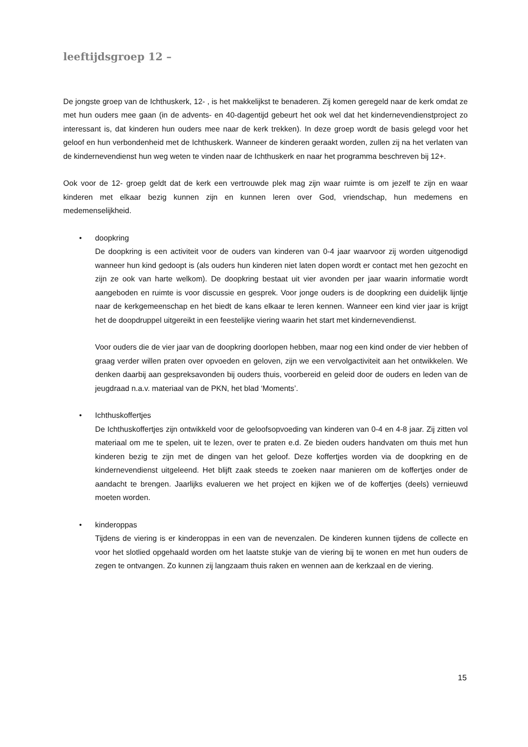leeftijdsgroep 12 –
De jongste groep van de Ichthuskerk, 12- , is het makkelijkst te benaderen. Zij komen geregeld naar de kerk omdat ze met hun ouders mee gaan (in de advents- en 40-dagentijd gebeurt het ook wel dat het kindernevendienstproject zo interessant is, dat kinderen hun ouders mee naar de kerk trekken). In deze groep wordt de basis gelegd voor het geloof en hun verbondenheid met de Ichthuskerk. Wanneer de kinderen geraakt worden, zullen zij na het verlaten van de kindernevendienst hun weg weten te vinden naar de Ichthuskerk en naar het programma beschreven bij 12+.
Ook voor de 12- groep geldt dat de kerk een vertrouwde plek mag zijn waar ruimte is om jezelf te zijn en waar kinderen met elkaar bezig kunnen zijn en kunnen leren over God, vriendschap, hun medemens en medemenselijkheid.
• doopkring
De doopkring is een activiteit voor de ouders van kinderen van 0-4 jaar waarvoor zij worden uitgenodigd wanneer hun kind gedoopt is (als ouders hun kinderen niet laten dopen wordt er contact met hen gezocht en zijn ze ook van harte welkom). De doopkring bestaat uit vier avonden per jaar waarin informatie wordt aangeboden en ruimte is voor discussie en gesprek. Voor jonge ouders is de doopkring een duidelijk lijntje naar de kerkgemeenschap en het biedt de kans elkaar te leren kennen. Wanneer een kind vier jaar is krijgt het de doopdruppel uitgereikt in een feestelijke viering waarin het start met kindernevendienst.
Voor ouders die de vier jaar van de doopkring doorlopen hebben, maar nog een kind onder de vier hebben of graag verder willen praten over opvoeden en geloven, zijn we een vervolgactiviteit aan het ontwikkelen. We denken daarbij aan gespreksavonden bij ouders thuis, voorbereid en geleid door de ouders en leden van de jeugdraad n.a.v. materiaal van de PKN, het blad ‘Moments’.
• Ichthuskoffertjes
De Ichthuskoffertjes zijn ontwikkeld voor de geloofsopvoeding van kinderen van 0-4 en 4-8 jaar. Zij zitten vol materiaal om me te spelen, uit te lezen, over te praten e.d. Ze bieden ouders handvaten om thuis met hun kinderen bezig te zijn met de dingen van het geloof. Deze koffertjes worden via de doopkring en de kindernevendienst uitgeleend. Het blijft zaak steeds te zoeken naar manieren om de koffertjes onder de aandacht te brengen. Jaarlijks evalueren we het project en kijken we of de koffertjes (deels) vernieuwd moeten worden.
• kinderoppas
Tijdens de viering is er kinderoppas in een van de nevenzalen. De kinderen kunnen tijdens de collecte en voor het slotlied opgehaald worden om het laatste stukje van de viering bij te wonen en met hun ouders de zegen te ontvangen. Zo kunnen zij langzaam thuis raken en wennen aan de kerkzaal en de viering.
15